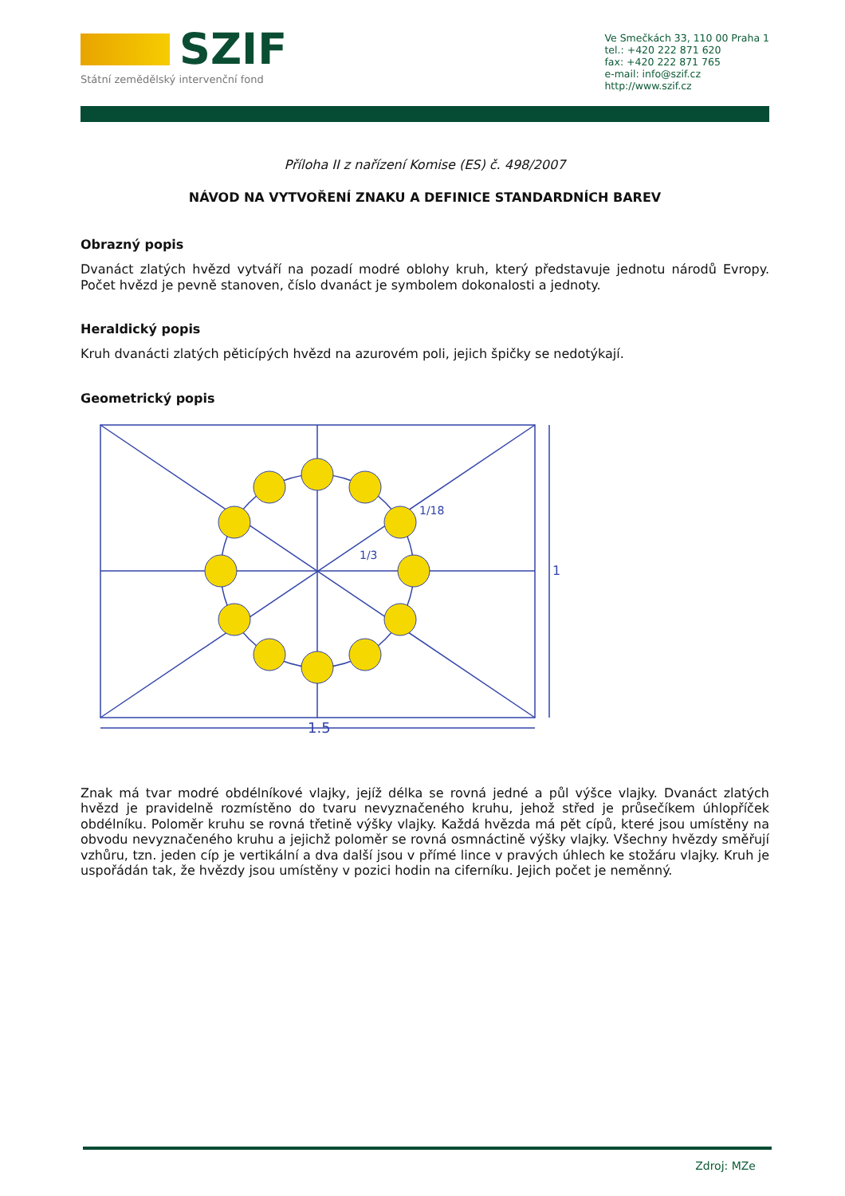SZIF
Státní zemědělský intervenční fond
Ve Smečkách 33, 110 00 Praha 1
tel.: +420 222 871 620
fax: +420 222 871 765
e-mail: info@szif.cz
http://www.szif.cz
Příloha II z nařízení Komise (ES) č. 498/2007
NÁVOD NA VYTVOŘENÍ ZNAKU A DEFINICE STANDARDNÍCH BAREV
Obrazný popis
Dvanáct zlatých hvězd vytváří na pozadí modré oblohy kruh, který představuje jednotu národů Evropy. Počet hvězd je pevně stanoven, číslo dvanáct je symbolem dokonalosti a jednoty.
Heraldický popis
Kruh dvanácti zlatých pěticípých hvězd na azurovém poli, jejich špičky se nedotýkají.
Geometrický popis
1/18
1/3
1
1.5
Znak má tvar modré obdélníkové vlajky, jejíž délka se rovná jedné a půl výšce vlajky. Dvanáct zlatých hvězd je pravidelně rozmístěno do tvaru nevyznačeného kruhu, jehož střed je průsečíkem úhlopříček obdélníku. Poloměr kruhu se rovná třetině výšky vlajky. Každá hvězda má pět cípů, které jsou umístěny na obvodu nevyznačeného kruhu a jejichž poloměr se rovná osmnáctině výšky vlajky. Všechny hvězdy směřují vzhůru, tzn. jeden cíp je vertikální a dva další jsou v přímé lince v pravých úhlech ke stožáru vlajky. Kruh je uspořádán tak, že hvězdy jsou umístěny v pozici hodin na ciferníku. Jejich počet je neměnný.
Zdroj: MZe